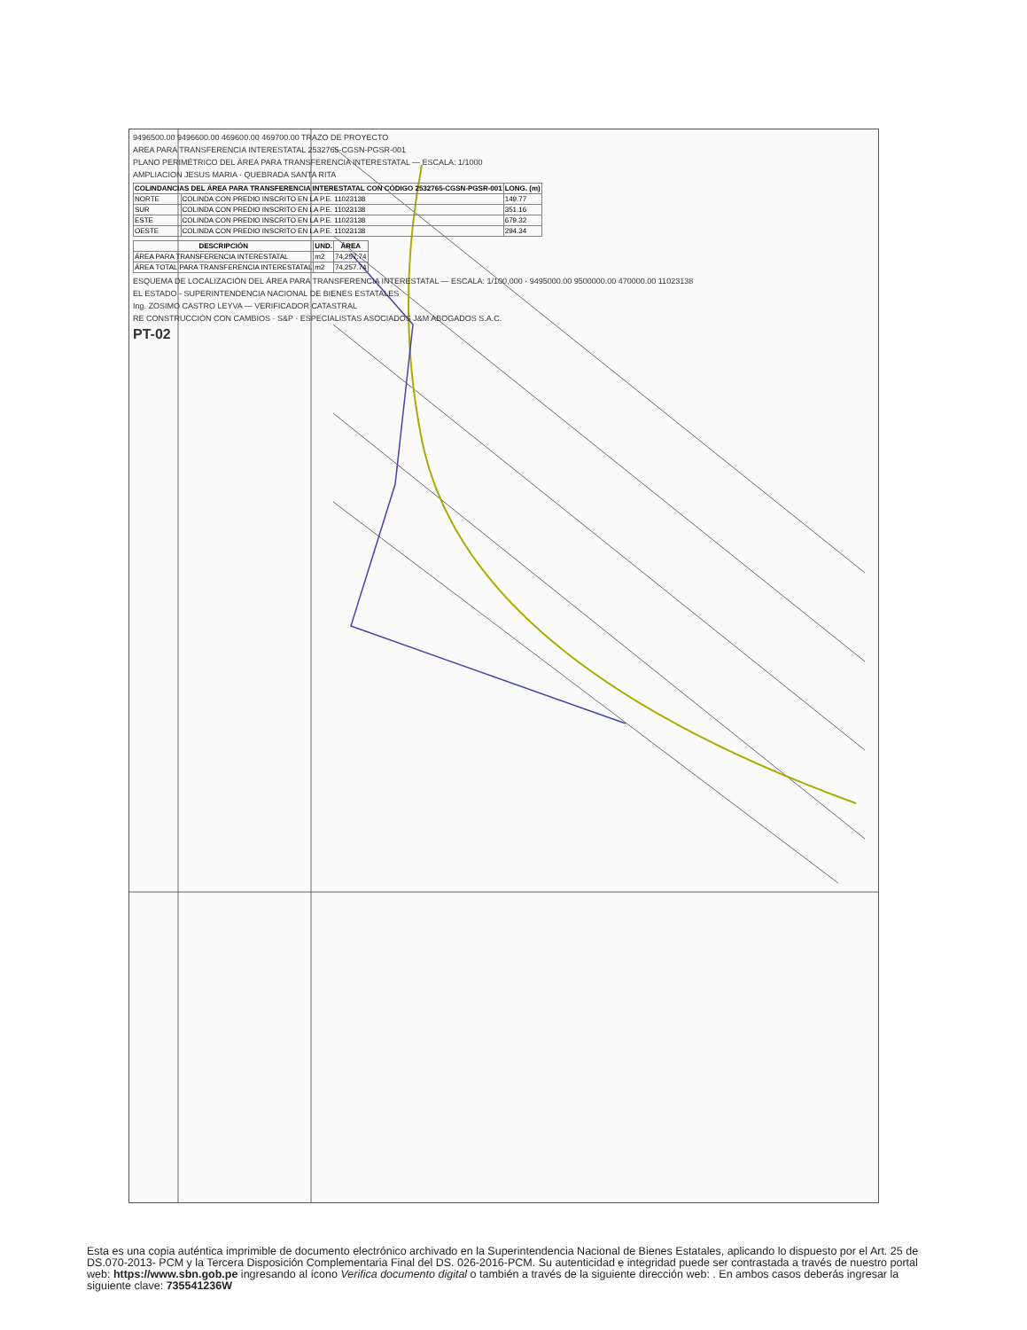9496500.00 9496600.00 469600.00 469700.00 TRAZO DE PROYECTO
AREA PARA TRANSFERENCIA INTERESTATAL 2532765-CGSN-PGSR-001
PLANO PERIMÉTRICO DEL ÁREA PARA TRANSFERENCIA INTERESTATAL — ESCALA: 1/1000
AMPLIACION JESUS MARIA · QUEBRADA SANTA RITA
| COLINDANCIAS DEL ÁREA PARA TRANSFERENCIA INTERESTATAL CON CÓDIGO 2532765-CGSN-PGSR-001 | | LONG. (m) |
| --- | --- | --- |
| NORTE | COLINDA CON PREDIO INSCRITO EN LA P.E. 11023138 | 149.77 |
| SUR | COLINDA CON PREDIO INSCRITO EN LA P.E. 11023138 | 351.16 |
| ESTE | COLINDA CON PREDIO INSCRITO EN LA P.E. 11023138 | 679.32 |
| OESTE | COLINDA CON PREDIO INSCRITO EN LA P.E. 11023138 | 294.34 |
| DESCRIPCIÓN | UND. | ÁREA |
| --- | --- | --- |
| ÁREA PARA TRANSFERENCIA INTERESTATAL | m2 | 74,257.74 |
| ÁREA TOTAL PARA TRANSFERENCIA INTERESTATAL | m2 | 74,257.74 |
ESQUEMA DE LOCALIZACIÓN DEL ÁREA PARA TRANSFERENCIA INTERESTATAL — ESCALA: 1/100,000 · 9495000.00 9500000.00 470000.00 11023138
EL ESTADO - SUPERINTENDENCIA NACIONAL DE BIENES ESTATALES
Ing. ZOSIMO CASTRO LEYVA — VERIFICADOR CATASTRAL
RE CONSTRUCCIÓN CON CAMBIOS · S&P · ESPECIALISTAS ASOCIADOS J&M ABOGADOS S.A.C.
PT-02
Esta es una copia auténtica imprimible de documento electrónico archivado en la Superintendencia Nacional de Bienes Estatales, aplicando lo dispuesto por el Art. 25 de DS.070-2013- PCM y la Tercera Disposición Complementaria Final del DS. 026-2016-PCM. Su autenticidad e integridad puede ser contrastada a través de nuestro portal web: https://www.sbn.gob.pe ingresando al ícono Verifica documento digital o también a través de la siguiente dirección web: . En ambos casos deberás ingresar la siguiente clave: 735541236W